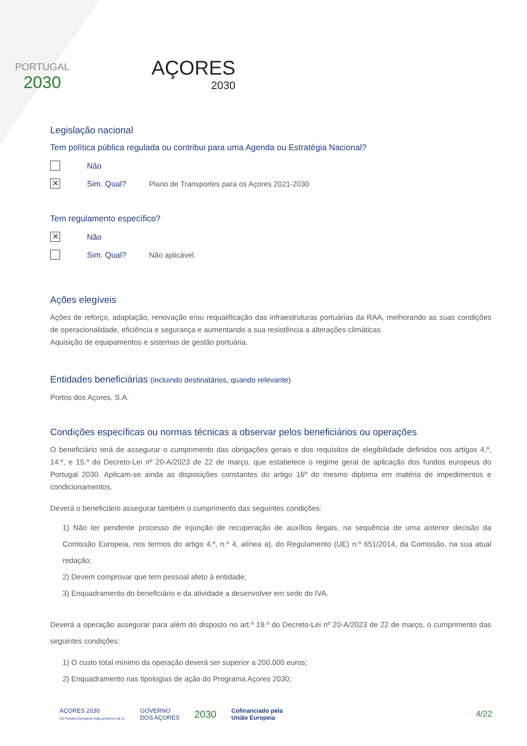PORTUGAL
2030
AÇORES
2030
Legislação nacional
Tem política pública regulada ou contribui para uma Agenda ou Estratégia Nacional?
Não
✕ Sim. Qual? Plano de Transportes para os Açores 2021-2030
Tem regulamento específico?
✕ Não
Sim. Qual? Não aplicável.
Ações elegíveis
Ações de reforço, adaptação, renovação e/ou requalificação das infraestruturas portuárias da RAA, melhorando as suas condições de operacionalidade, eficiência e segurança e aumentando a sua resistência a alterações climáticas
Aquisição de equipamentos e sistemas de gestão portuária.
Entidades beneficiárias (incluindo destinatários, quando relevante)
Portos dos Açores, S.A.
Condições específicas ou normas técnicas a observar pelos beneficiários ou operações
O beneficiário terá de assegurar o cumprimento das obrigações gerais e dos requisitos de elegibilidade definidos nos artigos 4.º, 14.º, e 15.º do Decreto-Lei nº 20-A/2023 de 22 de março, que estabelece o regime geral de aplicação dos fundos europeus do Portugal 2030. Aplicam-se ainda as disposições constantes do artigo 16º do mesmo diploma em matéria de impedimentos e condicionamentos.
Deverá o beneficiário assegurar também o cumprimento das seguintes condições:
1) Não ter pendente processo de injunção de recuperação de auxílios ilegais, na sequência de uma anterior decisão da Comissão Europeia, nos termos do artigo 4.º, n.º 4, alínea a), do Regulamento (UE) n.º 651/2014, da Comissão, na sua atual redação;
2) Devem comprovar que tem pessoal afeto à entidade;
3) Enquadramento do beneficiário e da atividade a desenvolver em sede do IVA.
Deverá a operação assegurar para além do disposto no art.º 19.º do Decreto-Lei nº 20-A/2023 de 22 de março, o cumprimento das seguintes condições:
1) O custo total mínimo da operação deverá ser superior a 200.000 euros;
2) Enquadramento nas tipologias de ação do Programa Açores 2030;
AÇORES 2030
Os Fundos Europeus mais próximos de si.
GOVERNO
DOS AÇORES
2030
Cofinanciado pela
União Europeia
4/22